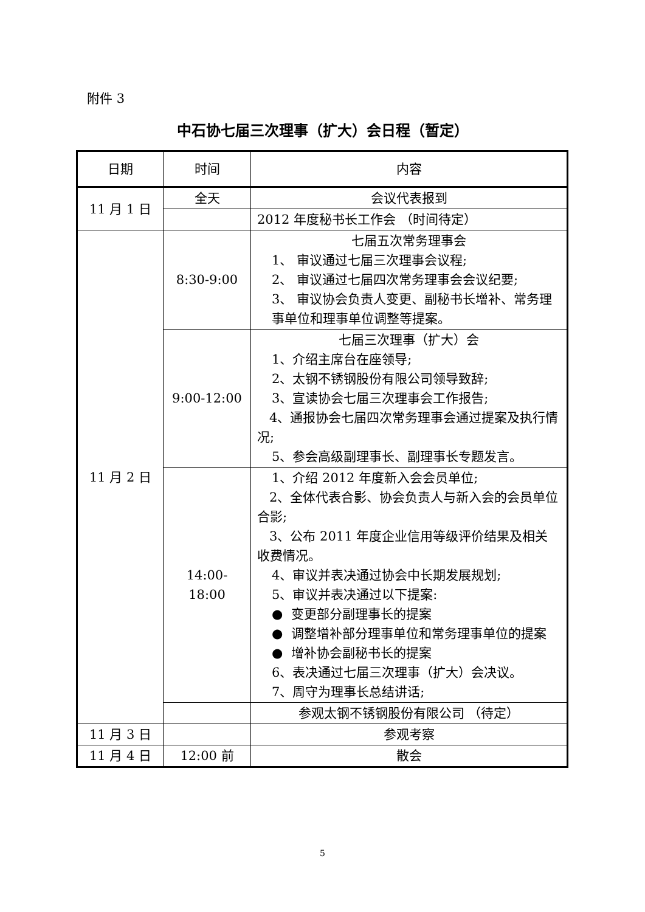附件 3
中石协七届三次理事（扩大）会日程（暂定）
| 日期 | 时间 | 内容 |
| --- | --- | --- |
| 11 月 1 日 | 全天 | 会议代表报到 |
| | | 2012 年度秘书长工作会 （时间待定） |
| 11 月 2 日 | 8:30-9:00 | 七届五次常务理事会 1、 审议通过七届三次理事会议程; 2、 审议通过七届四次常务理事会会议纪要; 3、 审议协会负责人变更、副秘书长增补、常务理事单位和理事单位调整等提案。 |
| | 9:00-12:00 | 七届三次理事（扩大）会 1、介绍主席台在座领导; 2、太钢不锈钢股份有限公司领导致辞; 3、宣读协会七届三次理事会工作报告; 4、通报协会七届四次常务理事会通过提案及执行情况; 5、参会高级副理事长、副理事长专题发言。 |
| | 14:00-18:00 | 1、介绍 2012 年度新入会会员单位; 2、全体代表合影、协会负责人与新入会的会员单位合影; 3、公布 2011 年度企业信用等级评价结果及相关收费情况。 4、审议并表决通过协会中长期发展规划; 5、审议并表决通过以下提案: ● 变更部分副理事长的提案 ● 调整增补部分理事单位和常务理事单位的提案 ● 增补协会副秘书长的提案 6、表决通过七届三次理事（扩大）会决议。 7、周守为理事长总结讲话; |
| | | 参观太钢不锈钢股份有限公司 （待定） |
| 11 月 3 日 | | 参观考察 |
| 11 月 4 日 | 12:00 前 | 散会 |
5